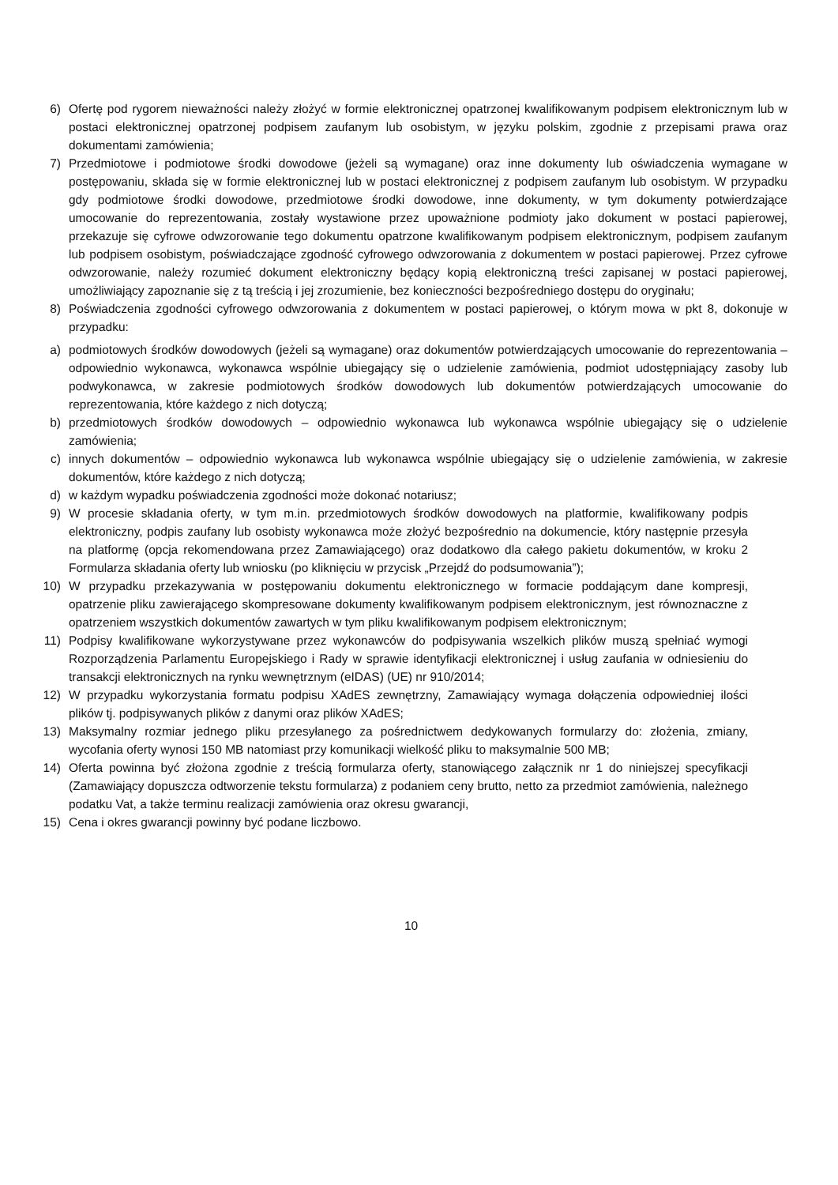6) Ofertę pod rygorem nieważności należy złożyć w formie elektronicznej opatrzonej kwalifikowanym podpisem elektronicznym lub w postaci elektronicznej opatrzonej podpisem zaufanym lub osobistym, w języku polskim, zgodnie z przepisami prawa oraz dokumentami zamówienia;
7) Przedmiotowe i podmiotowe środki dowodowe (jeżeli są wymagane) oraz inne dokumenty lub oświadczenia wymagane w postępowaniu, składa się w formie elektronicznej lub w postaci elektronicznej z podpisem zaufanym lub osobistym. W przypadku gdy podmiotowe środki dowodowe, przedmiotowe środki dowodowe, inne dokumenty, w tym dokumenty potwierdzające umocowanie do reprezentowania, zostały wystawione przez upoważnione podmioty jako dokument w postaci papierowej, przekazuje się cyfrowe odwzorowanie tego dokumentu opatrzone kwalifikowanym podpisem elektronicznym, podpisem zaufanym lub podpisem osobistym, poświadczające zgodność cyfrowego odwzorowania z dokumentem w postaci papierowej. Przez cyfrowe odwzorowanie, należy rozumieć dokument elektroniczny będący kopią elektroniczną treści zapisanej w postaci papierowej, umożliwiający zapoznanie się z tą treścią i jej zrozumienie, bez konieczności bezpośredniego dostępu do oryginału;
8) Poświadczenia zgodności cyfrowego odwzorowania z dokumentem w postaci papierowej, o którym mowa w pkt 8, dokonuje w przypadku:
a) podmiotowych środków dowodowych (jeżeli są wymagane) oraz dokumentów potwierdzających umocowanie do reprezentowania – odpowiednio wykonawca, wykonawca wspólnie ubiegający się o udzielenie zamówienia, podmiot udostępniający zasoby lub podwykonawca, w zakresie podmiotowych środków dowodowych lub dokumentów potwierdzających umocowanie do reprezentowania, które każdego z nich dotyczą;
b) przedmiotowych środków dowodowych – odpowiednio wykonawca lub wykonawca wspólnie ubiegający się o udzielenie zamówienia;
c) innych dokumentów – odpowiednio wykonawca lub wykonawca wspólnie ubiegający się o udzielenie zamówienia, w zakresie dokumentów, które każdego z nich dotyczą;
d) w każdym wypadku poświadczenia zgodności może dokonać notariusz;
9) W procesie składania oferty, w tym m.in. przedmiotowych środków dowodowych na platformie, kwalifikowany podpis elektroniczny, podpis zaufany lub osobisty wykonawca może złożyć bezpośrednio na dokumencie, który następnie przesyła na platformę (opcja rekomendowana przez Zamawiającego) oraz dodatkowo dla całego pakietu dokumentów, w kroku 2 Formularza składania oferty lub wniosku (po kliknięciu w przycisk „Przejdź do podsumowania”);
10) W przypadku przekazywania w postępowaniu dokumentu elektronicznego w formacie poddającym dane kompresji, opatrzenie pliku zawierającego skompresowane dokumenty kwalifikowanym podpisem elektronicznym, jest równoznaczne z opatrzeniem wszystkich dokumentów zawartych w tym pliku kwalifikowanym podpisem elektronicznym;
11) Podpisy kwalifikowane wykorzystywane przez wykonawców do podpisywania wszelkich plików muszą spełniać wymogi Rozporządzenia Parlamentu Europejskiego i Rady w sprawie identyfikacji elektronicznej i usług zaufania w odniesieniu do transakcji elektronicznych na rynku wewnętrznym (eIDAS) (UE) nr 910/2014;
12) W przypadku wykorzystania formatu podpisu XAdES zewnętrzny, Zamawiający wymaga dołączenia odpowiedniej ilości plików tj. podpisywanych plików z danymi oraz plików XAdES;
13) Maksymalny rozmiar jednego pliku przesyłanego za pośrednictwem dedykowanych formularzy do: złożenia, zmiany, wycofania oferty wynosi 150 MB natomiast przy komunikacji wielkość pliku to maksymalnie 500 MB;
14) Oferta powinna być złożona zgodnie z treścią formularza oferty, stanowiącego załącznik nr 1 do niniejszej specyfikacji (Zamawiający dopuszcza odtworzenie tekstu formularza) z podaniem ceny brutto, netto za przedmiot zamówienia, należnego podatku Vat, a także terminu realizacji zamówienia oraz okresu gwarancji,
15) Cena i okres gwarancji powinny być podane liczbowo.
10